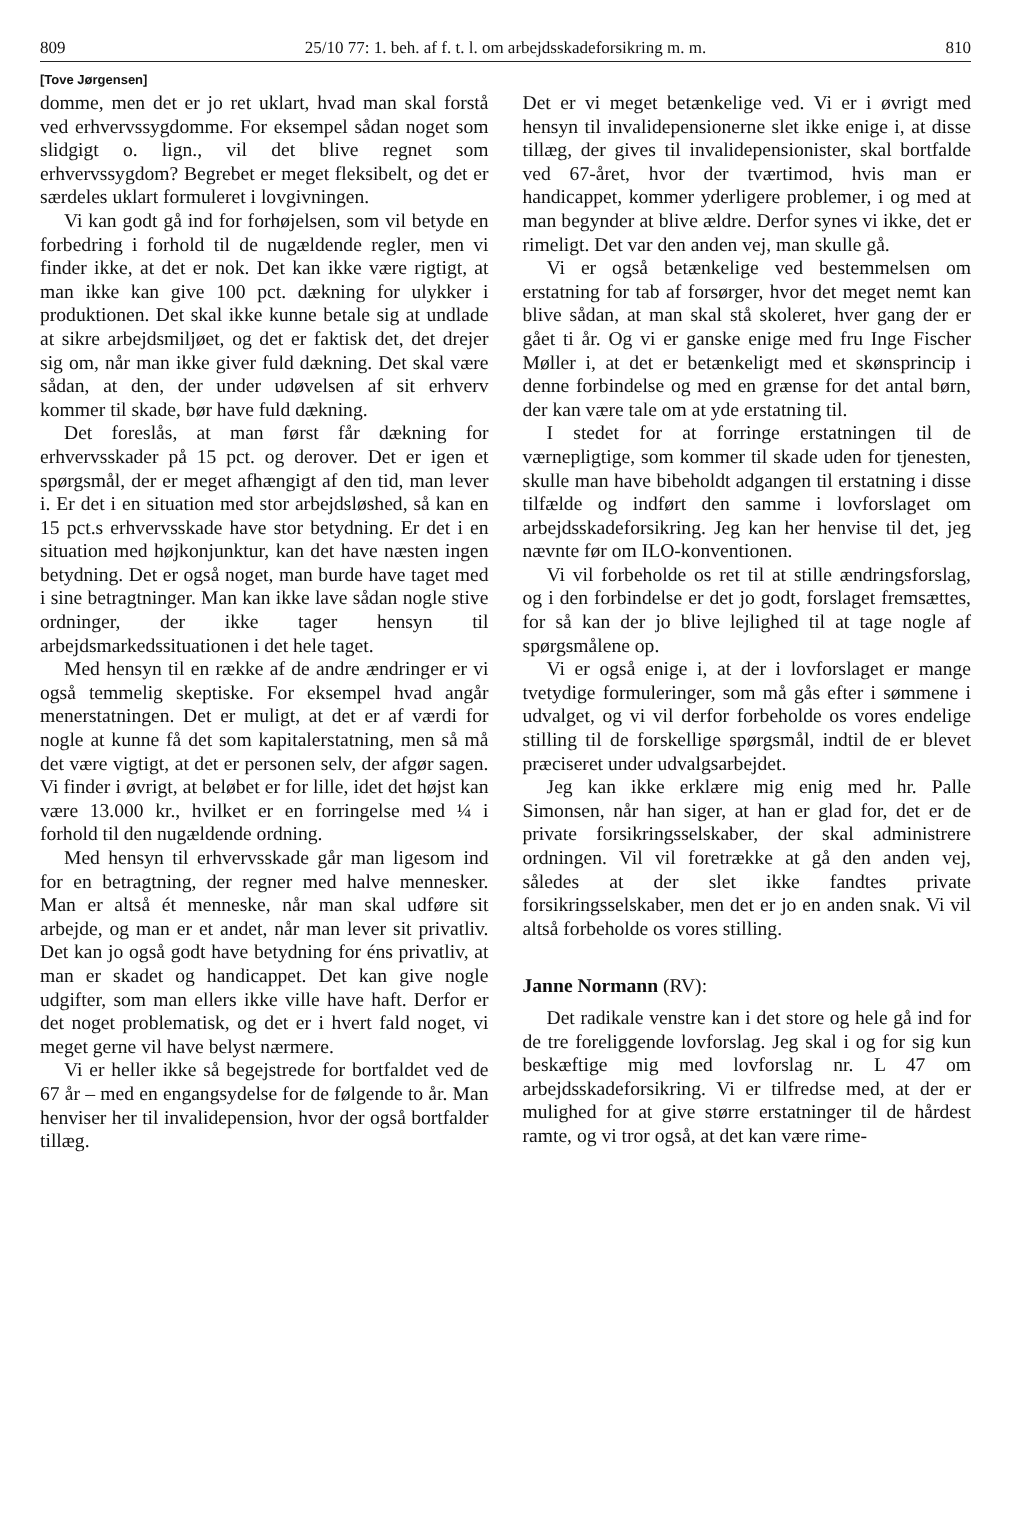809 25/10 77: 1. beh. af f. t. l. om arbejdsskadeforsikring m. m. 810
[Tove Jørgensen]
domme, men det er jo ret uklart, hvad man skal forstå ved erhvervssygdomme. For eksempel sådan noget som slidgigt o. lign., vil det blive regnet som erhvervssygdom? Begrebet er meget fleksibelt, og det er særdeles uklart formuleret i lovgivningen.
Vi kan godt gå ind for forhøjelsen, som vil betyde en forbedring i forhold til de nugældende regler, men vi finder ikke, at det er nok. Det kan ikke være rigtigt, at man ikke kan give 100 pct. dækning for ulykker i produktionen. Det skal ikke kunne betale sig at undlade at sikre arbejdsmiljøet, og det er faktisk det, det drejer sig om, når man ikke giver fuld dækning. Det skal være sådan, at den, der under udøvelsen af sit erhverv kommer til skade, bør have fuld dækning.
Det foreslås, at man først får dækning for erhvervsskader på 15 pct. og derover. Det er igen et spørgsmål, der er meget afhængigt af den tid, man lever i. Er det i en situation med stor arbejdsløshed, så kan en 15 pct.s erhvervsskade have stor betydning. Er det i en situation med højkonjunktur, kan det have næsten ingen betydning. Det er også noget, man burde have taget med i sine betragtninger. Man kan ikke lave sådan nogle stive ordninger, der ikke tager hensyn til arbejdsmarkedssituationen i det hele taget.
Med hensyn til en række af de andre ændringer er vi også temmelig skeptiske. For eksempel hvad angår menerstatningen. Det er muligt, at det er af værdi for nogle at kunne få det som kapitalerstatning, men så må det være vigtigt, at det er personen selv, der afgør sagen. Vi finder i øvrigt, at beløbet er for lille, idet det højst kan være 13.000 kr., hvilket er en forringelse med ¼ i forhold til den nugældende ordning.
Med hensyn til erhvervsskade går man ligesom ind for en betragtning, der regner med halve mennesker. Man er altså ét menneske, når man skal udføre sit arbejde, og man er et andet, når man lever sit privatliv. Det kan jo også godt have betydning for éns privatliv, at man er skadet og handicappet. Det kan give nogle udgifter, som man ellers ikke ville have haft. Derfor er det noget problematisk, og det er i hvert fald noget, vi meget gerne vil have belyst nærmere.
Vi er heller ikke så begejstrede for bortfaldet ved de 67 år – med en engangsydelse for de følgende to år. Man henviser her til invalidepension, hvor der også bortfalder tillæg.
Det er vi meget betænkelige ved. Vi er i øvrigt med hensyn til invalidepensionerne slet ikke enige i, at disse tillæg, der gives til invalidepensionister, skal bortfalde ved 67-året, hvor der tværtimod, hvis man er handicappet, kommer yderligere problemer, i og med at man begynder at blive ældre. Derfor synes vi ikke, det er rimeligt. Det var den anden vej, man skulle gå.
Vi er også betænkelige ved bestemmelsen om erstatning for tab af forsørger, hvor det meget nemt kan blive sådan, at man skal stå skoleret, hver gang der er gået ti år. Og vi er ganske enige med fru Inge Fischer Møller i, at det er betænkeligt med et skønsprincip i denne forbindelse og med en grænse for det antal børn, der kan være tale om at yde erstatning til.
I stedet for at forringe erstatningen til de værnepligtige, som kommer til skade uden for tjenesten, skulle man have bibeholdt adgangen til erstatning i disse tilfælde og indført den samme i lovforslaget om arbejdsskadeforsikring. Jeg kan her henvise til det, jeg nævnte før om ILO-konventionen.
Vi vil forbeholde os ret til at stille ændringsforslag, og i den forbindelse er det jo godt, forslaget fremsættes, for så kan der jo blive lejlighed til at tage nogle af spørgsmålene op.
Vi er også enige i, at der i lovforslaget er mange tvetydige formuleringer, som må gås efter i sømmene i udvalget, og vi vil derfor forbeholde os vores endelige stilling til de forskellige spørgsmål, indtil de er blevet præciseret under udvalgsarbejdet.
Jeg kan ikke erklære mig enig med hr. Palle Simonsen, når han siger, at han er glad for, det er de private forsikringsselskaber, der skal administrere ordningen. Vil vil foretrække at gå den anden vej, således at der slet ikke fandtes private forsikringsselskaber, men det er jo en anden snak. Vi vil altså forbeholde os vores stilling.
Janne Normann (RV):
Det radikale venstre kan i det store og hele gå ind for de tre foreliggende lovforslag. Jeg skal i og for sig kun beskæftige mig med lovforslag nr. L 47 om arbejdsskadeforsikring. Vi er tilfredse med, at der er mulighed for at give større erstatninger til de hårdest ramte, og vi tror også, at det kan være rime-